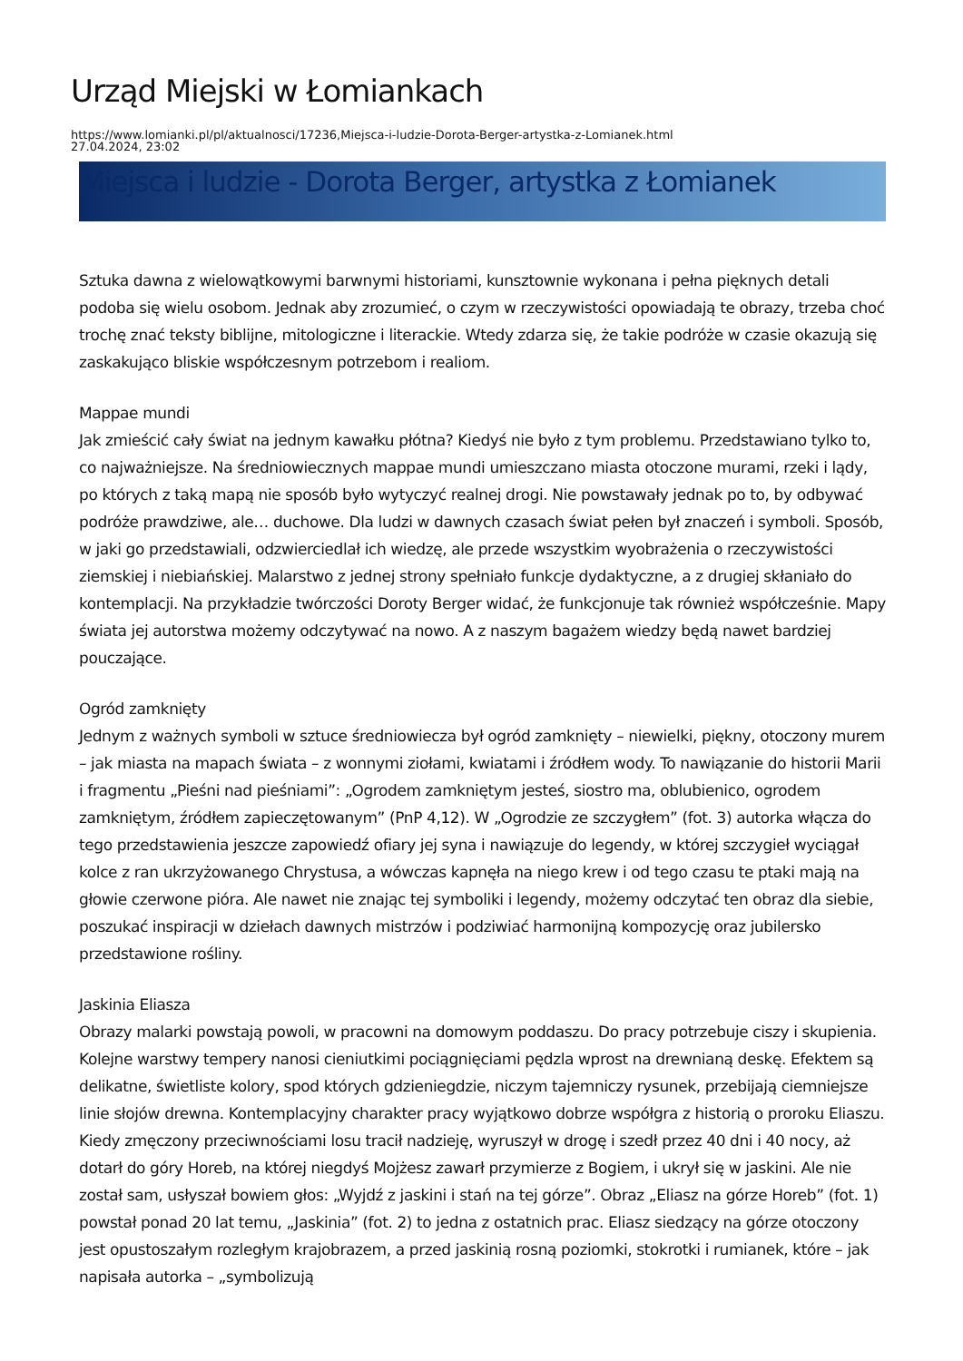Urząd Miejski w Łomiankach
https://www.lomianki.pl/pl/aktualnosci/17236,Miejsca-i-ludzie-Dorota-Berger-artystka-z-Lomianek.html
27.04.2024, 23:02
Miejsca i ludzie - Dorota Berger, artystka z Łomianek
Sztuka dawna z wielowątkowymi barwnymi historiami, kunsztownie wykonana i pełna pięknych detali podoba się wielu osobom. Jednak aby zrozumieć, o czym w rzeczywistości opowiadają te obrazy, trzeba choć trochę znać teksty biblijne, mitologiczne i literackie. Wtedy zdarza się, że takie podróże w czasie okazują się zaskakująco bliskie współczesnym potrzebom i realiom.
Mappae mundi
Jak zmieścić cały świat na jednym kawałku płótna? Kiedyś nie było z tym problemu. Przedstawiano tylko to, co najważniejsze. Na średniowiecznych mappae mundi umieszczano miasta otoczone murami, rzeki i lądy, po których z taką mapą nie sposób było wytyczyć realnej drogi. Nie powstawały jednak po to, by odbywać podróże prawdziwe, ale… duchowe. Dla ludzi w dawnych czasach świat pełen był znaczeń i symboli. Sposób, w jaki go przedstawiali, odzwierciedlał ich wiedzę, ale przede wszystkim wyobrażenia o rzeczywistości ziemskiej i niebiańskiej. Malarstwo z jednej strony spełniało funkcje dydaktyczne, a z drugiej skłaniało do kontemplacji. Na przykładzie twórczości Doroty Berger widać, że funkcjonuje tak również współcześnie. Mapy świata jej autorstwa możemy odczytywać na nowo. A z naszym bagażem wiedzy będą nawet bardziej pouczające.
Ogród zamknięty
Jednym z ważnych symboli w sztuce średniowiecza był ogród zamknięty – niewielki, piękny, otoczony murem – jak miasta na mapach świata – z wonnymi ziołami, kwiatami i źródłem wody. To nawiązanie do historii Marii i fragmentu „Pieśni nad pieśniami”: „Ogrodem zamkniętym jesteś, siostro ma, oblubienico, ogrodem zamkniętym, źródłem zapieczętowanym” (PnP 4,12). W „Ogrodzie ze szczygłem” (fot. 3) autorka włącza do tego przedstawienia jeszcze zapowiedź ofiary jej syna i nawiązuje do legendy, w której szczygieł wyciągał kolce z ran ukrzyżowanego Chrystusa, a wówczas kapnęła na niego krew i od tego czasu te ptaki mają na głowie czerwone pióra. Ale nawet nie znając tej symboliki i legendy, możemy odczytać ten obraz dla siebie, poszukać inspiracji w dziełach dawnych mistrzów i podziwiać harmonijną kompozycję oraz jubilersko przedstawione rośliny.
Jaskinia Eliasza
Obrazy malarki powstają powoli, w pracowni na domowym poddaszu. Do pracy potrzebuje ciszy i skupienia. Kolejne warstwy tempery nanosi cieniutkimi pociągnięciami pędzla wprost na drewnianą deskę. Efektem są delikatne, świetliste kolory, spod których gdzieniegdzie, niczym tajemniczy rysunek, przebijają ciemniejsze linie słojów drewna. Kontemplacyjny charakter pracy wyjątkowo dobrze współgra z historią o proroku Eliaszu. Kiedy zmęczony przeciwnościami losu tracił nadzieję, wyruszył w drogę i szedł przez 40 dni i 40 nocy, aż dotarł do góry Horeb, na której niegdyś Mojżesz zawarł przymierze z Bogiem, i ukrył się w jaskini. Ale nie został sam, usłyszał bowiem głos: „Wyjdź z jaskini i stań na tej górze”. Obraz „Eliasz na górze Horeb” (fot. 1) powstał ponad 20 lat temu, „Jaskinia” (fot. 2) to jedna z ostatnich prac. Eliasz siedzący na górze otoczony jest opustoszałym rozległym krajobrazem, a przed jaskinią rosną poziomki, stokrotki i rumianek, które – jak napisała autorka – „symbolizują